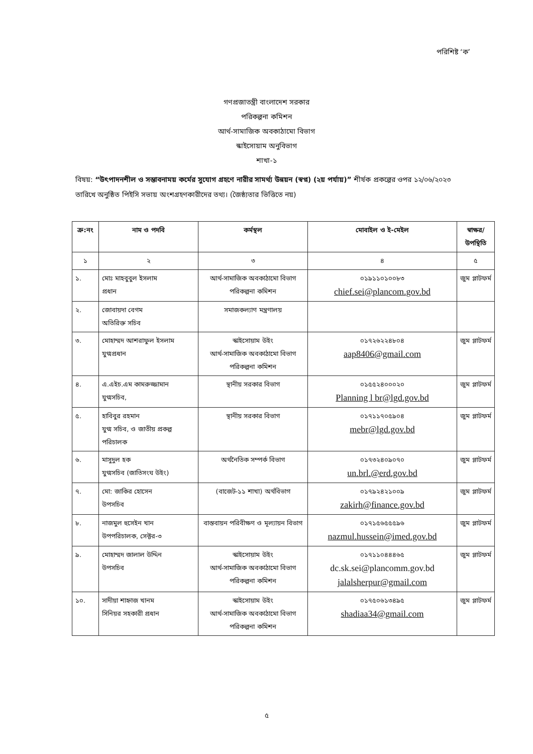পরিশিষ্ট ‘ক’
গণপ্রজাতন্ত্রী বাংলাদেশ সরকার
পরিকল্পনা কমিশন
আর্থ-সামাজিক অবকাঠামো বিভাগ
স্কাইসোয়াম অনুবিভাগ
শাখা-১
বিষয়: “উৎপাদনশীল ও সম্ভাবনাময় কর্মের সুযোগ গ্রহণে নারীর সামর্থ্য উন্নয়ন (স্বপ্ন) (২য় পর্যায়)” শীর্ষক প্রকল্পের ওপর ১২/০৬/২০২৩ তারিখে অনুষ্ঠিত পিইসি সভায় অংশগ্রহণকারীদের তথ্য। (জৈষ্ঠ্যতার ভিত্তিতে নয়)
| ক্র:নং | নাম ও পদবি | কর্মস্থল | মোবাইল ও ই-মেইল | স্বাক্ষর/ উপস্থিতি |
| --- | --- | --- | --- | --- |
| ১ | ২ | ৩ | ৪ | ৫ |
| ১. | মোঃ মাহবুবুল ইসলাম প্রধান | আর্থ-সামাজিক অবকাঠামো বিভাগ পরিকল্পনা কমিশন | ০১৯১১০১০০৮৩ chief.sei@plancom.gov.bd | জুম প্লাটফর্ম |
| ২. | জোবায়দা বেগম অতিরিক্ত সচিব | সমাজকল্যাণ মন্ত্রণালয় | | |
| ৩. | মোহাম্মদ আশরাফুল ইসলাম যুগ্মপ্রধান | স্কাইসোয়াম উইং আর্থ-সামাজিক অবকাঠামো বিভাগ পরিকল্পনা কমিশন | ০১৭২৬২২৪৮০৪ aap8406@gmail.com | জুম প্লাটফর্ম |
| ৪. | এ.এইচ.এম কামরুজ্জামান যুগ্মসচিব, | স্থানীয় সরকার বিভাগ | ০১৫৫২৪০০০২০ Planning l br@lgd.gov.bd | জুম প্লাটফর্ম |
| ৫. | হাবিবুর রহমান যুগ্ম সচিব, ও জাতীয় প্রকল্প পরিচালক | স্থানীয় সরকার বিভাগ | ০১৭১১৭০৫৯০৪ mebr@lgd.gov.bd | জুম প্লাটফর্ম |
| ৬. | মাসুদুল হক যুগ্মসচিব (জাতিসংঘ উইং) | অর্থনৈতিক সম্পর্ক বিভাগ | ০১৭৩২৪০৯০৭০ un.brl.@erd.gov.bd | জুম প্লাটফর্ম |
| ৭. | মো: জাকির হোসেন উপসচিব | (বাজেট-১১ শাখা) অর্থবিভাগ | ০১৭৯২৪২১০০৯ zakirh@finance.gov.bd | জুম প্লাটফর্ম |
| ৮. | নাজমুল হুসেইন খান উপপরিচালক, সেক্টর-৩ | বাস্তবায়ন পরিবীক্ষণ ও মূল্যায়ন বিভাগ | ০১৭১৫৬৫৫৫৯৬ nazmul.hussein@imed.gov.bd | জুম প্লাটফর্ম |
| ৯. | মোহাম্মদ জালাল উদ্দিন উপসচিব | স্কাইসোয়াম উইং আর্থ-সামাজিক অবকাঠামো বিভাগ পরিকল্পনা কমিশন | ০১৭১১০৪৪৪৬৫ dc.sk.sei@plancomm.gov.bd jalalsherpur@gmail.com | জুম প্লাটফর্ম |
| ১০. | সাদীয়া শাহ্নাজ খানম সিনিয়র সহকারী প্রধান | স্কাইসোয়াম উইং আর্থ-সামাজিক অবকাঠামো বিভাগ পরিকল্পনা কমিশন | ০১৭৫০৬১৩৪৯৫ shadiaa34@gmail.com | জুম প্লাটফর্ম |
৫